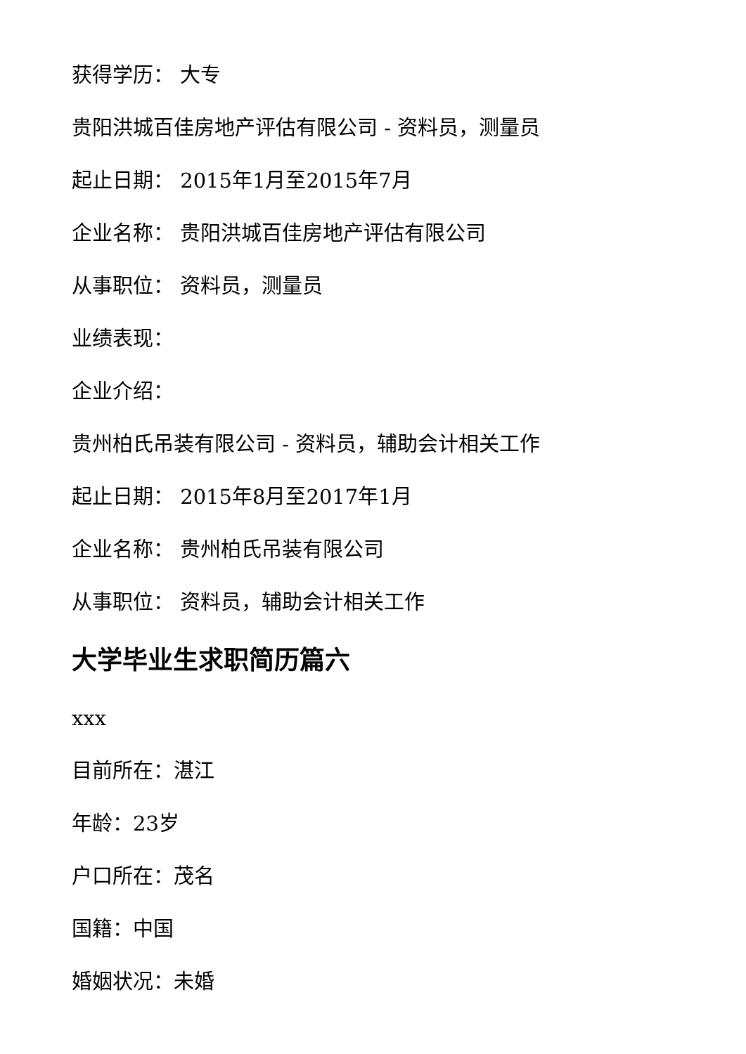获得学历： 大专
贵阳洪城百佳房地产评估有限公司 - 资料员，测量员
起止日期： 2015年1月至2015年7月
企业名称： 贵阳洪城百佳房地产评估有限公司
从事职位： 资料员，测量员
业绩表现：
企业介绍：
贵州柏氏吊装有限公司 - 资料员，辅助会计相关工作
起止日期： 2015年8月至2017年1月
企业名称： 贵州柏氏吊装有限公司
从事职位： 资料员，辅助会计相关工作
大学毕业生求职简历篇六
xxx
目前所在：湛江
年龄：23岁
户口所在：茂名
国籍：中国
婚姻状况：未婚